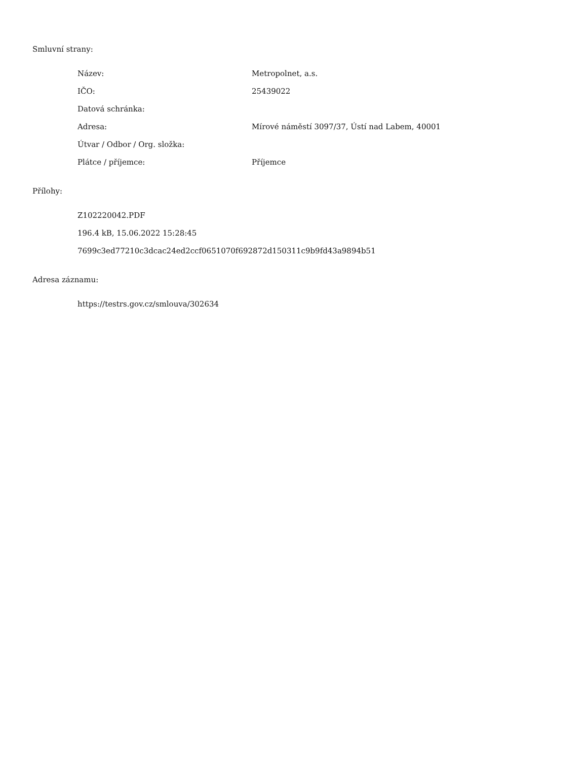Smluvní strany:
| Název: | Metropolnet, a.s. |
| IČO: | 25439022 |
| Datová schránka: | |
| Adresa: | Mírové náměstí 3097/37, Ústí nad Labem, 40001 |
| Útvar / Odbor / Org. složka: | |
| Plátce / příjemce: | Příjemce |
Přílohy:
Z102220042.PDF
196.4 kB, 15.06.2022 15:28:45
7699c3ed77210c3dcac24ed2ccf0651070f692872d150311c9b9fd43a9894b51
Adresa záznamu:
https://testrs.gov.cz/smlouva/302634